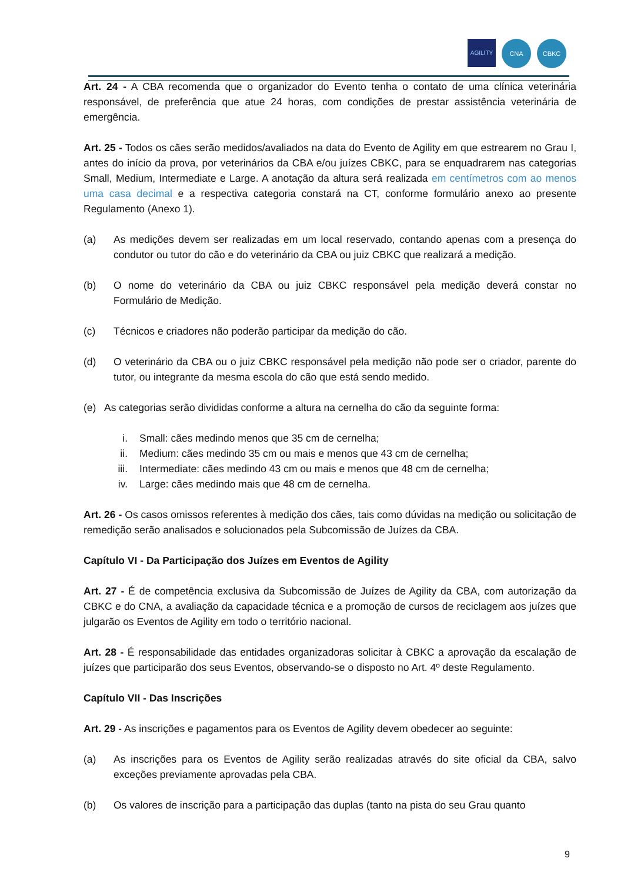AGILITY
CNA CBKC
Art. 24 - A CBA recomenda que o organizador do Evento tenha o contato de uma clínica veterinária responsável, de preferência que atue 24 horas, com condições de prestar assistência veterinária de emergência.
Art. 25 - Todos os cães serão medidos/avaliados na data do Evento de Agility em que estrearem no Grau I, antes do início da prova, por veterinários da CBA e/ou juízes CBKC, para se enquadrarem nas categorias Small, Medium, Intermediate e Large. A anotação da altura será realizada em centímetros com ao menos uma casa decimal e a respectiva categoria constará na CT, conforme formulário anexo ao presente Regulamento (Anexo 1).
(a) As medições devem ser realizadas em um local reservado, contando apenas com a presença do condutor ou tutor do cão e do veterinário da CBA ou juiz CBKC que realizará a medição.
(b) O nome do veterinário da CBA ou juiz CBKC responsável pela medição deverá constar no Formulário de Medição.
(c) Técnicos e criadores não poderão participar da medição do cão.
(d) O veterinário da CBA ou o juiz CBKC responsável pela medição não pode ser o criador, parente do tutor, ou integrante da mesma escola do cão que está sendo medido.
(e) As categorias serão divididas conforme a altura na cernelha do cão da seguinte forma:
i. Small: cães medindo menos que 35 cm de cernelha;
ii. Medium: cães medindo 35 cm ou mais e menos que 43 cm de cernelha;
iii. Intermediate: cães medindo 43 cm ou mais e menos que 48 cm de cernelha;
iv. Large: cães medindo mais que 48 cm de cernelha.
Art. 26 - Os casos omissos referentes à medição dos cães, tais como dúvidas na medição ou solicitação de remedição serão analisados e solucionados pela Subcomissão de Juízes da CBA.
Capítulo VI - Da Participação dos Juízes em Eventos de Agility
Art. 27 - É de competência exclusiva da Subcomissão de Juízes de Agility da CBA, com autorização da CBKC e do CNA, a avaliação da capacidade técnica e a promoção de cursos de reciclagem aos juízes que julgarão os Eventos de Agility em todo o território nacional.
Art. 28 - É responsabilidade das entidades organizadoras solicitar à CBKC a aprovação da escalação de juízes que participarão dos seus Eventos, observando-se o disposto no Art. 4º deste Regulamento.
Capítulo VII - Das Inscrições
Art. 29 - As inscrições e pagamentos para os Eventos de Agility devem obedecer ao seguinte:
(a) As inscrições para os Eventos de Agility serão realizadas através do site oficial da CBA, salvo exceções previamente aprovadas pela CBA.
(b) Os valores de inscrição para a participação das duplas (tanto na pista do seu Grau quanto
9